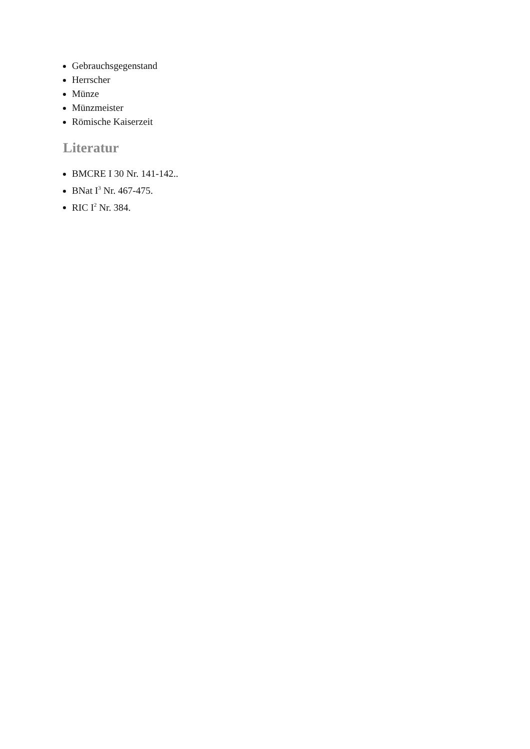Gebrauchsgegenstand
Herrscher
Münze
Münzmeister
Römische Kaiserzeit
Literatur
BMCRE I 30 Nr. 141-142..
BNat I<sup>3</sup> Nr. 467-475.
RIC I<sup>2</sup> Nr. 384.